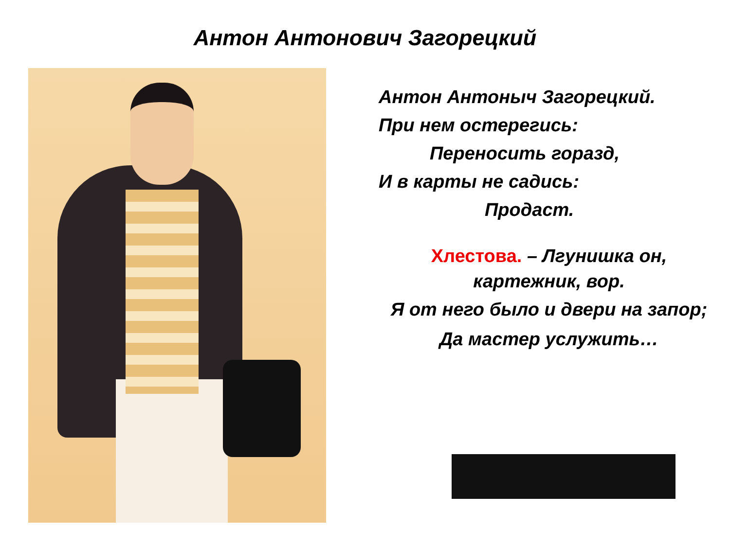Антон Антонович Загорецкий
Антон Антоныч Загорецкий.
При нем остерегись:
Переносить горазд,
И в карты не садись:
Продаст.
Хлестова. – Лгунишка он,
картежник, вор.
Я от него было и двери на запор;
Да мастер услужить…